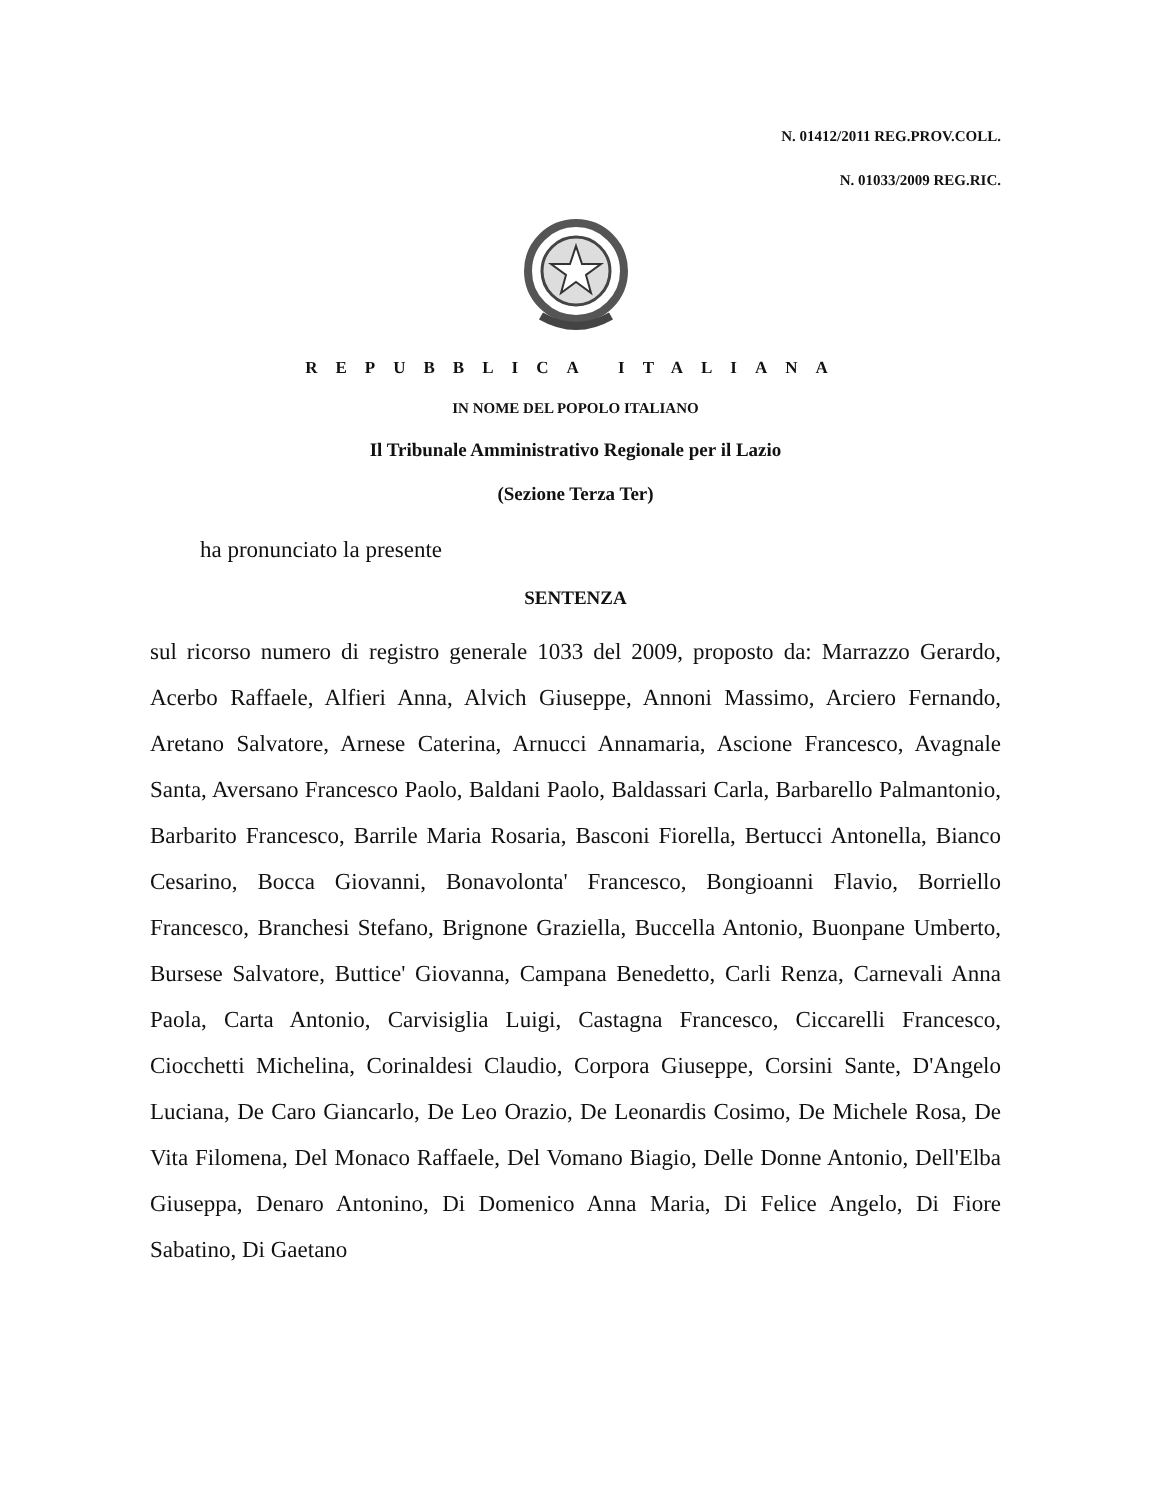N. 01412/2011 REG.PROV.COLL.
N. 01033/2009 REG.RIC.
REPUBBLICA ITALIANA
IN NOME DEL POPOLO ITALIANO
Il Tribunale Amministrativo Regionale per il Lazio
(Sezione Terza Ter)
ha pronunciato la presente
SENTENZA
sul ricorso numero di registro generale 1033 del 2009, proposto da: Marrazzo Gerardo, Acerbo Raffaele, Alfieri Anna, Alvich Giuseppe, Annoni Massimo, Arciero Fernando, Aretano Salvatore, Arnese Caterina, Arnucci Annamaria, Ascione Francesco, Avagnale Santa, Aversano Francesco Paolo, Baldani Paolo, Baldassari Carla, Barbarello Palmantonio, Barbarito Francesco, Barrile Maria Rosaria, Basconi Fiorella, Bertucci Antonella, Bianco Cesarino, Bocca Giovanni, Bonavolonta' Francesco, Bongioanni Flavio, Borriello Francesco, Branchesi Stefano, Brignone Graziella, Buccella Antonio, Buonpane Umberto, Bursese Salvatore, Buttice' Giovanna, Campana Benedetto, Carli Renza, Carnevali Anna Paola, Carta Antonio, Carvisiglia Luigi, Castagna Francesco, Ciccarelli Francesco, Ciocchetti Michelina, Corinaldesi Claudio, Corpora Giuseppe, Corsini Sante, D'Angelo Luciana, De Caro Giancarlo, De Leo Orazio, De Leonardis Cosimo, De Michele Rosa, De Vita Filomena, Del Monaco Raffaele, Del Vomano Biagio, Delle Donne Antonio, Dell'Elba Giuseppa, Denaro Antonino, Di Domenico Anna Maria, Di Felice Angelo, Di Fiore Sabatino, Di Gaetano